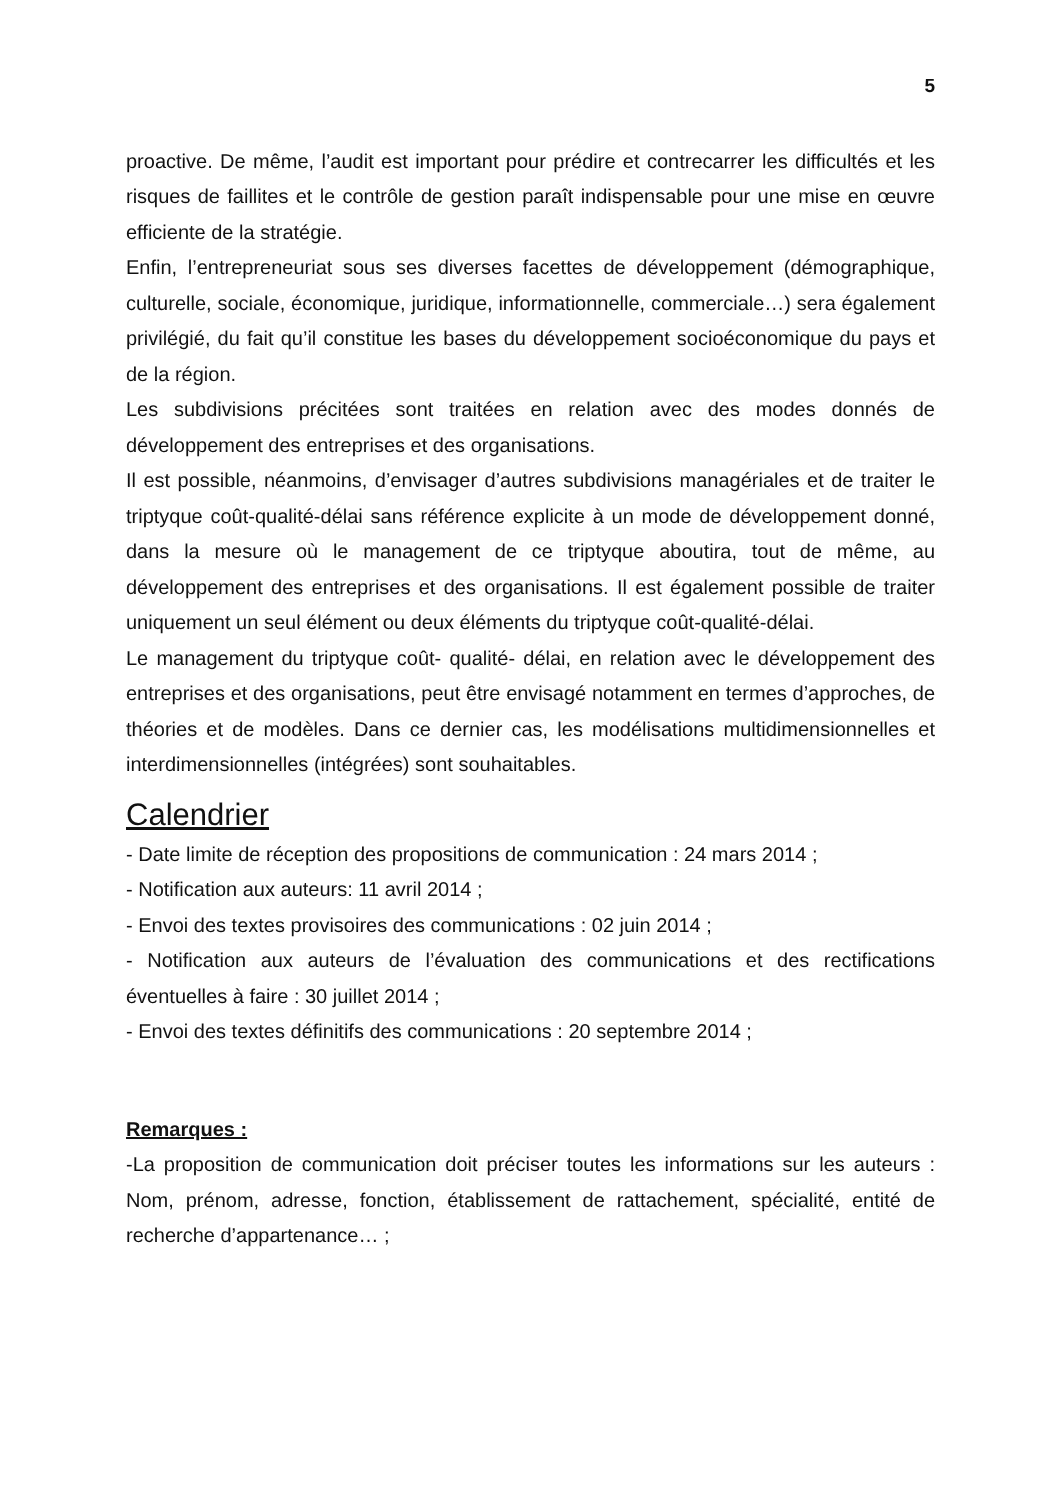5
proactive. De même, l’audit est important pour prédire et contrecarrer les difficultés et les risques de faillites et le contrôle de gestion paraît indispensable pour une mise en œuvre efficiente de la stratégie.
Enfin, l’entrepreneuriat sous ses diverses facettes de développement (démographique, culturelle, sociale, économique, juridique, informationnelle, commerciale…) sera également privilégié, du fait qu’il constitue les bases du développement socioéconomique du pays et de la région.
Les subdivisions précitées sont traitées en relation avec des modes donnés de développement des entreprises et des organisations.
Il est possible, néanmoins, d’envisager d’autres subdivisions managériales et de traiter le triptyque coût-qualité-délai sans référence explicite à un mode de développement donné, dans la mesure où le management de ce triptyque aboutira, tout de même, au développement des entreprises et des organisations. Il est également possible de traiter uniquement un seul élément ou deux éléments du triptyque coût-qualité-délai.
Le management du triptyque coût- qualité- délai, en relation avec le développement des entreprises et des organisations, peut être envisagé notamment en termes d’approches, de théories et de modèles. Dans ce dernier cas, les modélisations multidimensionnelles et interdimensionnelles (intégrées) sont souhaitables.
Calendrier
- Date limite de réception des propositions de communication : 24 mars 2014 ;
- Notification aux auteurs: 11 avril 2014 ;
- Envoi des textes provisoires des communications : 02 juin 2014 ;
- Notification aux auteurs de l’évaluation des communications et des rectifications éventuelles à faire : 30 juillet 2014 ;
- Envoi des textes définitifs des communications : 20 septembre 2014 ;
Remarques :
-La proposition de communication doit préciser toutes les informations sur les auteurs : Nom, prénom, adresse, fonction, établissement de rattachement, spécialité, entité de recherche d’appartenance… ;